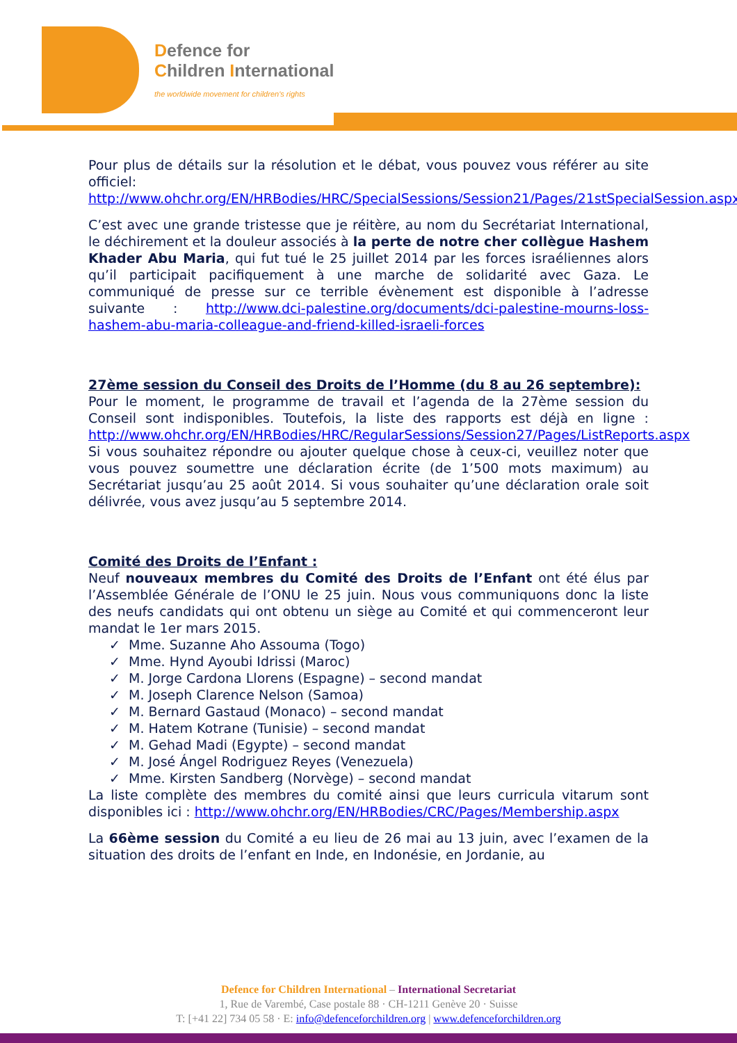Defence for
Children International
the worldwide movement for children's rights
Pour plus de détails sur la résolution et le débat, vous pouvez vous référer au site officiel: http://www.ohchr.org/EN/HRBodies/HRC/SpecialSessions/Session21/Pages/21stSpecialSession.aspx
C’est avec une grande tristesse que je réitère, au nom du Secrétariat International, le déchirement et la douleur associés à la perte de notre cher collègue Hashem Khader Abu Maria, qui fut tué le 25 juillet 2014 par les forces israéliennes alors qu’il participait pacifiquement à une marche de solidarité avec Gaza. Le communiqué de presse sur ce terrible évènement est disponible à l’adresse suivante : http://www.dci-palestine.org/documents/dci-palestine-mourns-loss-hashem-abu-maria-colleague-and-friend-killed-israeli-forces
27ème session du Conseil des Droits de l’Homme (du 8 au 26 septembre):
Pour le moment, le programme de travail et l’agenda de la 27ème session du Conseil sont indisponibles. Toutefois, la liste des rapports est déjà en ligne : http://www.ohchr.org/EN/HRBodies/HRC/RegularSessions/Session27/Pages/ListReports.aspx
Si vous souhaitez répondre ou ajouter quelque chose à ceux-ci, veuillez noter que vous pouvez soumettre une déclaration écrite (de 1’500 mots maximum) au Secrétariat jusqu’au 25 août 2014. Si vous souhaiter qu’une déclaration orale soit délivrée, vous avez jusqu’au 5 septembre 2014.
Comité des Droits de l’Enfant :
Neuf nouveaux membres du Comité des Droits de l’Enfant ont été élus par l’Assemblée Générale de l’ONU le 25 juin. Nous vous communiquons donc la liste des neufs candidats qui ont obtenu un siège au Comité et qui commenceront leur mandat le 1er mars 2015.
✓ Mme. Suzanne Aho Assouma (Togo)
✓ Mme. Hynd Ayoubi Idrissi (Maroc)
✓ M. Jorge Cardona Llorens (Espagne) – second mandat
✓ M. Joseph Clarence Nelson (Samoa)
✓ M. Bernard Gastaud (Monaco) – second mandat
✓ M. Hatem Kotrane (Tunisie) – second mandat
✓ M. Gehad Madi (Egypte) – second mandat
✓ M. José Ángel Rodriguez Reyes (Venezuela)
✓ Mme. Kirsten Sandberg (Norvège) – second mandat
La liste complète des membres du comité ainsi que leurs curricula vitarum sont disponibles ici : http://www.ohchr.org/EN/HRBodies/CRC/Pages/Membership.aspx
La 66ème session du Comité a eu lieu de 26 mai au 13 juin, avec l’examen de la situation des droits de l’enfant en Inde, en Indonésie, en Jordanie, au
Defence for Children International – International Secretariat
1, Rue de Varembé, Case postale 88 · CH-1211 Genève 20 · Suisse
T: [+41 22] 734 05 58 · E: info@defenceforchildren.org | www.defenceforchildren.org